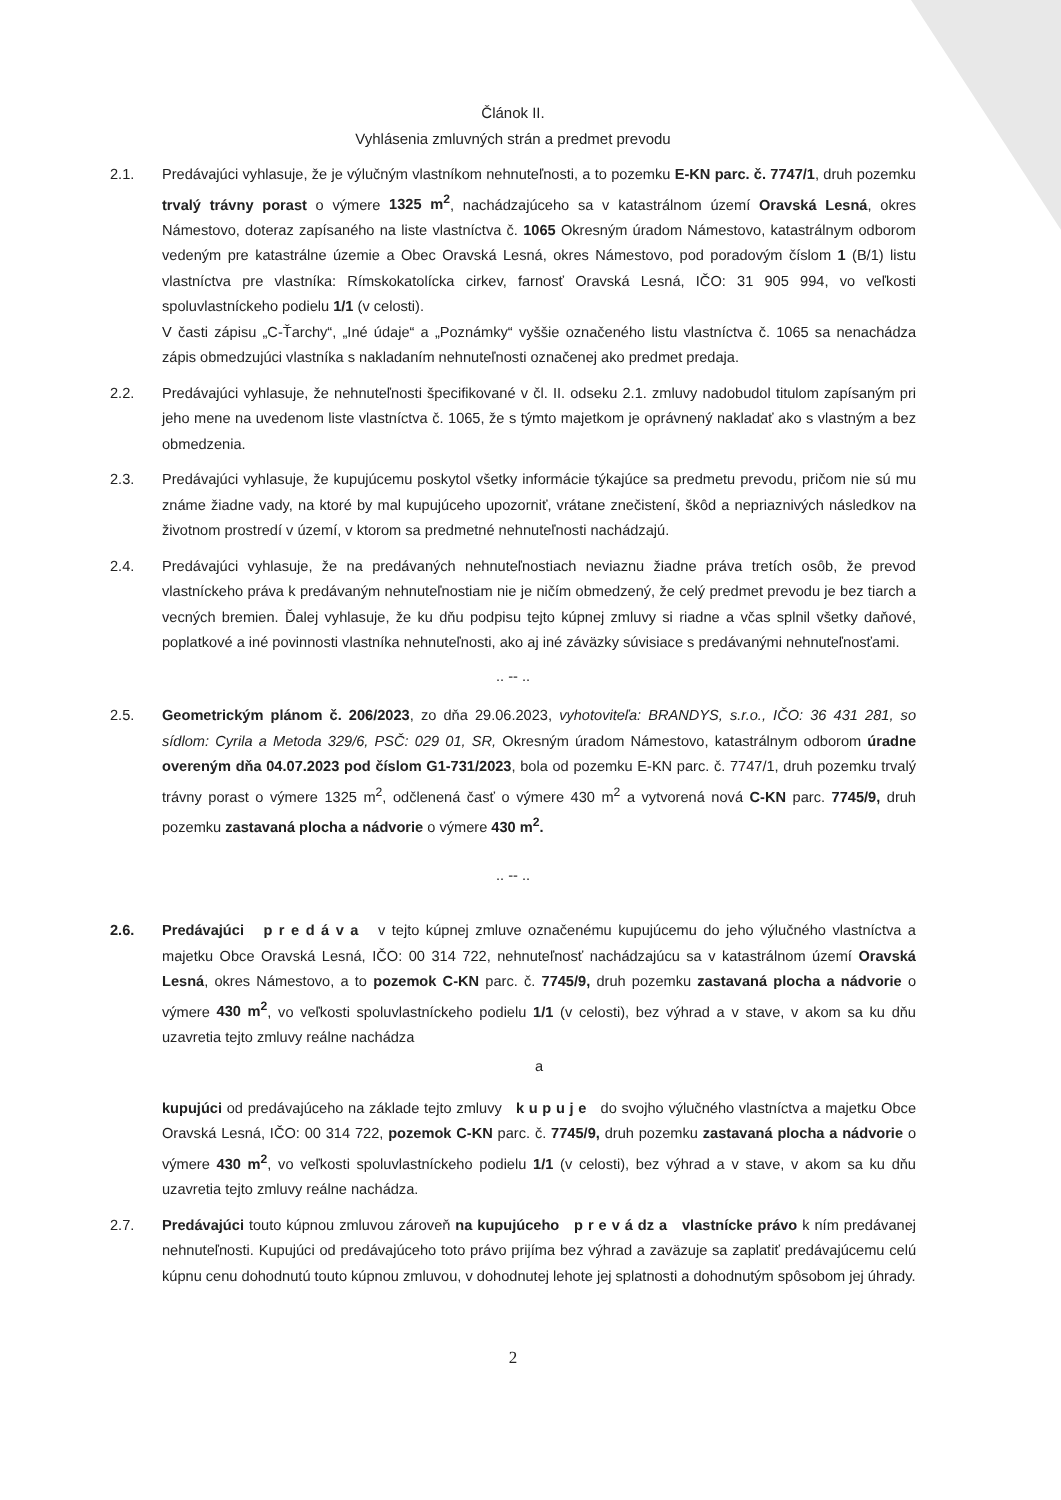Článok II.
Vyhlásenia zmluvných strán a predmet prevodu
2.1. Predávajúci vyhlasuje, že je výlučným vlastníkom nehnuteľnosti, a to pozemku E-KN parc. č. 7747/1, druh pozemku trvalý trávny porast o výmere 1325 m<sup>2</sup>, nachádzajúceho sa v katastrálnom území Oravská Lesná, okres Námestovo, doteraz zapísaného na liste vlastníctva č. 1065 Okresným úradom Námestovo, katastrálnym odborom vedeným pre katastrálne územie a Obec Oravská Lesná, okres Námestovo, pod poradovým číslom 1 (B/1) listu vlastníctva pre vlastníka: Rímskokatolícka cirkev, farnosť Oravská Lesná, IČO: 31 905 994, vo veľkosti spoluvlastníckeho podielu 1/1 (v celosti).
V časti zápisu „C-Ťarchy“, „Iné údaje“ a „Poznámky“ vyššie označeného listu vlastníctva č. 1065 sa nenachádza zápis obmedzujúci vlastníka s nakladaním nehnuteľnosti označenej ako predmet predaja.
2.2. Predávajúci vyhlasuje, že nehnuteľnosti špecifikované v čl. II. odseku 2.1. zmluvy nadobudol titulom zapísaným pri jeho mene na uvedenom liste vlastníctva č. 1065, že s týmto majetkom je oprávnený nakladať ako s vlastným a bez obmedzenia.
2.3. Predávajúci vyhlasuje, že kupujúcemu poskytol všetky informácie týkajúce sa predmetu prevodu, pričom nie sú mu známe žiadne vady, na ktoré by mal kupujúceho upozorniť, vrátane znečistení, škôd a nepriaznivých následkov na životnom prostredí v území, v ktorom sa predmetné nehnuteľnosti nachádzajú.
2.4. Predávajúci vyhlasuje, že na predávaných nehnuteľnostiach neviaznu žiadne práva tretích osôb, že prevod vlastníckeho práva k predávaným nehnuteľnostiam nie je ničím obmedzený, že celý predmet prevodu je bez tiarch a vecných bremien. Ďalej vyhlasuje, že ku dňu podpisu tejto kúpnej zmluvy si riadne a včas splnil všetky daňové, poplatkové a iné povinnosti vlastníka nehnuteľnosti, ako aj iné záväzky súvisiace s predávanými nehnuteľnosťami.
.. -- ..
2.5. Geometrickým plánom č. 206/2023, zo dňa 29.06.2023, vyhotoviteľa: BRANDYS, s.r.o., IČO: 36 431 281, so sídlom: Cyrila a Metoda 329/6, PSČ: 029 01, SR, Okresným úradom Námestovo, katastrálnym odborom úradne overeným dňa 04.07.2023 pod číslom G1-731/2023, bola od pozemku E-KN parc. č. 7747/1, druh pozemku trvalý trávny porast o výmere 1325 m<sup>2</sup>, odčlenená časť o výmere 430 m<sup>2</sup> a vytvorená nová C-KN parc. 7745/9, druh pozemku zastavaná plocha a nádvorie o výmere 430 m<sup>2</sup>.
.. -- ..
2.6. Predávajúci p r e d á v a v tejto kúpnej zmluve označenému kupujúcemu do jeho výlučného vlastníctva a majetku Obce Oravská Lesná, IČO: 00 314 722, nehnuteľnosť nachádzajúcu sa v katastrálnom území Oravská Lesná, okres Námestovo, a to pozemok C-KN parc. č. 7745/9, druh pozemku zastavaná plocha a nádvorie o výmere 430 m<sup>2</sup>, vo veľkosti spoluvlastníckeho podielu 1/1 (v celosti), bez výhrad a v stave, v akom sa ku dňu uzavretia tejto zmluvy reálne nachádza
a
kupujúci od predávajúceho na základe tejto zmluvy k u p u j e do svojho výlučného vlastníctva a majetku Obce Oravská Lesná, IČO: 00 314 722, pozemok C-KN parc. č. 7745/9, druh pozemku zastavaná plocha a nádvorie o výmere 430 m<sup>2</sup>, vo veľkosti spoluvlastníckeho podielu 1/1 (v celosti), bez výhrad a v stave, v akom sa ku dňu uzavretia tejto zmluvy reálne nachádza.
2.7. Predávajúci touto kúpnou zmluvou zároveň na kupujúceho p r e v á dz a vlastnícke právo k ním predávanej nehnuteľnosti. Kupujúci od predávajúceho toto právo prijíma bez výhrad a zaväzuje sa zaplatiť predávajúcemu celú kúpnu cenu dohodnutú touto kúpnou zmluvou, v dohodnutej lehote jej splatnosti a dohodnutým spôsobom jej úhrady.
2